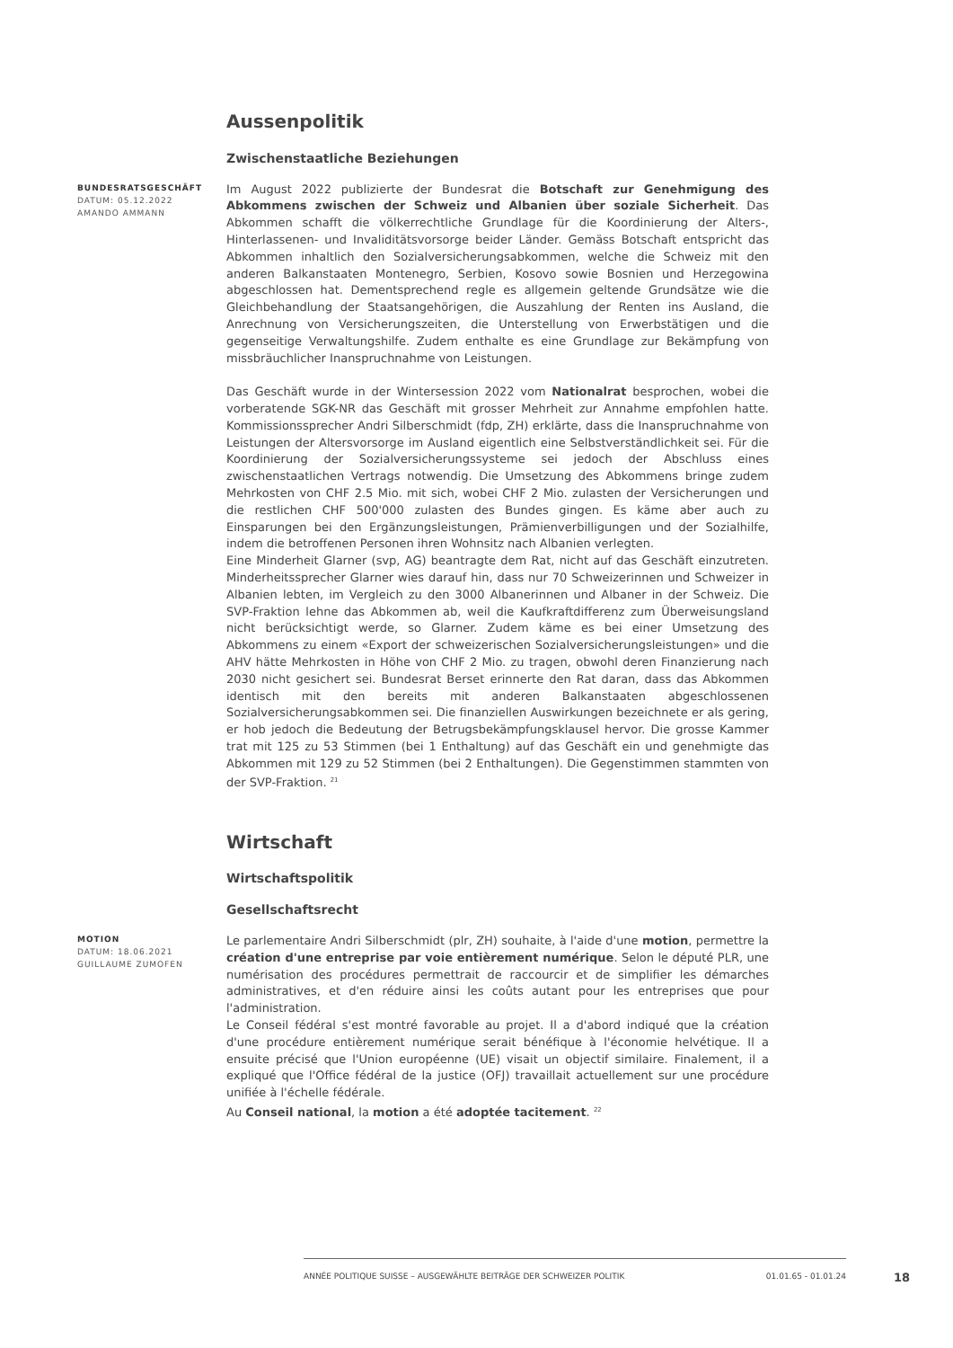Aussenpolitik
Zwischenstaatliche Beziehungen
BUNDESRATSGESCHÄFT
DATUM: 05.12.2022
AMANDO AMMANN
Im August 2022 publizierte der Bundesrat die Botschaft zur Genehmigung des Abkommens zwischen der Schweiz und Albanien über soziale Sicherheit. Das Abkommen schafft die völkerrechtliche Grundlage für die Koordinierung der Alters-, Hinterlassenen- und Invaliditätsvorsorge beider Länder. Gemäss Botschaft entspricht das Abkommen inhaltlich den Sozialversicherungsabkommen, welche die Schweiz mit den anderen Balkanstaaten Montenegro, Serbien, Kosovo sowie Bosnien und Herzegowina abgeschlossen hat. Dementsprechend regle es allgemein geltende Grundsätze wie die Gleichbehandlung der Staatsangehörigen, die Auszahlung der Renten ins Ausland, die Anrechnung von Versicherungszeiten, die Unterstellung von Erwerbstätigen und die gegenseitige Verwaltungshilfe. Zudem enthalte es eine Grundlage zur Bekämpfung von missbräuchlicher Inanspruchnahme von Leistungen.
Das Geschäft wurde in der Wintersession 2022 vom Nationalrat besprochen, wobei die vorberatende SGK-NR das Geschäft mit grosser Mehrheit zur Annahme empfohlen hatte. Kommissionssprecher Andri Silberschmidt (fdp, ZH) erklärte, dass die Inanspruchnahme von Leistungen der Altersvorsorge im Ausland eigentlich eine Selbstverständlichkeit sei. Für die Koordinierung der Sozialversicherungssysteme sei jedoch der Abschluss eines zwischenstaatlichen Vertrags notwendig. Die Umsetzung des Abkommens bringe zudem Mehrkosten von CHF 2.5 Mio. mit sich, wobei CHF 2 Mio. zulasten der Versicherungen und die restlichen CHF 500'000 zulasten des Bundes gingen. Es käme aber auch zu Einsparungen bei den Ergänzungsleistungen, Prämienverbilligungen und der Sozialhilfe, indem die betroffenen Personen ihren Wohnsitz nach Albanien verlegten.
Eine Minderheit Glarner (svp, AG) beantragte dem Rat, nicht auf das Geschäft einzutreten. Minderheitssprecher Glarner wies darauf hin, dass nur 70 Schweizerinnen und Schweizer in Albanien lebten, im Vergleich zu den 3000 Albanerinnen und Albaner in der Schweiz. Die SVP-Fraktion lehne das Abkommen ab, weil die Kaufkraftdifferenz zum Überweisungsland nicht berücksichtigt werde, so Glarner. Zudem käme es bei einer Umsetzung des Abkommens zu einem «Export der schweizerischen Sozialversicherungsleistungen» und die AHV hätte Mehrkosten in Höhe von CHF 2 Mio. zu tragen, obwohl deren Finanzierung nach 2030 nicht gesichert sei. Bundesrat Berset erinnerte den Rat daran, dass das Abkommen identisch mit den bereits mit anderen Balkanstaaten abgeschlossenen Sozialversicherungsabkommen sei. Die finanziellen Auswirkungen bezeichnete er als gering, er hob jedoch die Bedeutung der Betrugsbekämpfungsklausel hervor. Die grosse Kammer trat mit 125 zu 53 Stimmen (bei 1 Enthaltung) auf das Geschäft ein und genehmigte das Abkommen mit 129 zu 52 Stimmen (bei 2 Enthaltungen). Die Gegenstimmen stammten von der SVP-Fraktion. <sup>21</sup>
Wirtschaft
Wirtschaftspolitik
Gesellschaftsrecht
MOTION
DATUM: 18.06.2021
GUILLAUME ZUMOFEN
Le parlementaire Andri Silberschmidt (plr, ZH) souhaite, à l'aide d'une motion, permettre la création d'une entreprise par voie entièrement numérique. Selon le député PLR, une numérisation des procédures permettrait de raccourcir et de simplifier les démarches administratives, et d'en réduire ainsi les coûts autant pour les entreprises que pour l'administration.
Le Conseil fédéral s'est montré favorable au projet. Il a d'abord indiqué que la création d'une procédure entièrement numérique serait bénéfique à l'économie helvétique. Il a ensuite précisé que l'Union européenne (UE) visait un objectif similaire. Finalement, il a expliqué que l'Office fédéral de la justice (OFJ) travaillait actuellement sur une procédure unifiée à l'échelle fédérale.
Au Conseil national, la motion a été adoptée tacitement. <sup>22</sup>
ANNÉE POLITIQUE SUISSE – AUSGEWÄHLTE BEITRÄGE DER SCHWEIZER POLITIK 01.01.65 - 01.01.24
18